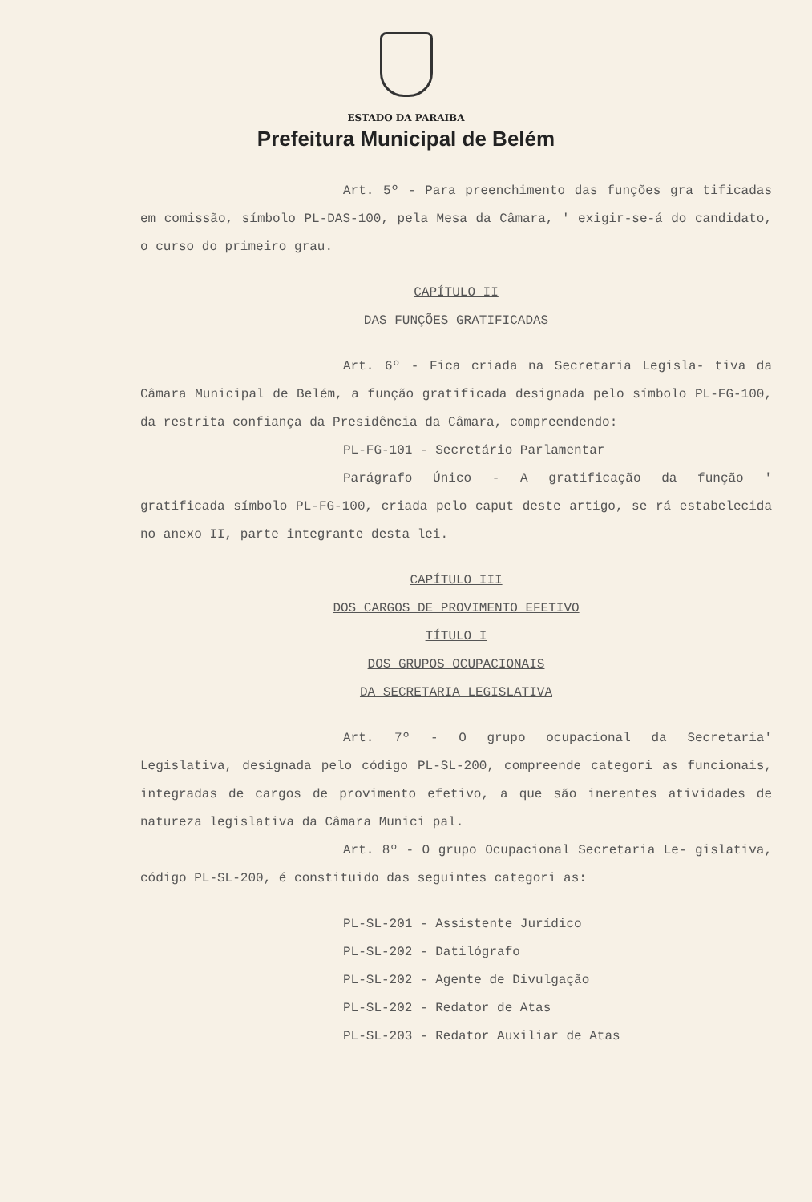ESTADO DA PARAIBA
Prefeitura Municipal de Belém
Art. 5º - Para preenchimento das funções gra tificadas em comissão, símbolo PL-DAS-100, pela Mesa da Câmara, ' exigir-se-á do candidato, o curso do primeiro grau.
CAPÍTULO II
DAS FUNÇÕES GRATIFICADAS
Art. 6º - Fica criada na Secretaria Legisla- tiva da Câmara Municipal de Belém, a função gratificada designada pelo símbolo PL-FG-100, da restrita confiança da Presidência da Câmara, compreendendo:
PL-FG-101 - Secretário Parlamentar
Parágrafo Único - A gratificação da função ' gratificada símbolo PL-FG-100, criada pelo caput deste artigo, se rá estabelecida no anexo II, parte integrante desta lei.
CAPÍTULO III
DOS CARGOS DE PROVIMENTO EFETIVO
TÍTULO I
DOS GRUPOS OCUPACIONAIS
DA SECRETARIA LEGISLATIVA
Art. 7º - O grupo ocupacional da Secretaria' Legislativa, designada pelo código PL-SL-200, compreende categori as funcionais, integradas de cargos de provimento efetivo, a que são inerentes atividades de natureza legislativa da Câmara Munici pal.
Art. 8º - O grupo Ocupacional Secretaria Le- gislativa, código PL-SL-200, é constituido das seguintes categori as:
PL-SL-201 - Assistente Jurídico
PL-SL-202 - Datilógrafo
PL-SL-202 - Agente de Divulgação
PL-SL-202 - Redator de Atas
PL-SL-203 - Redator Auxiliar de Atas